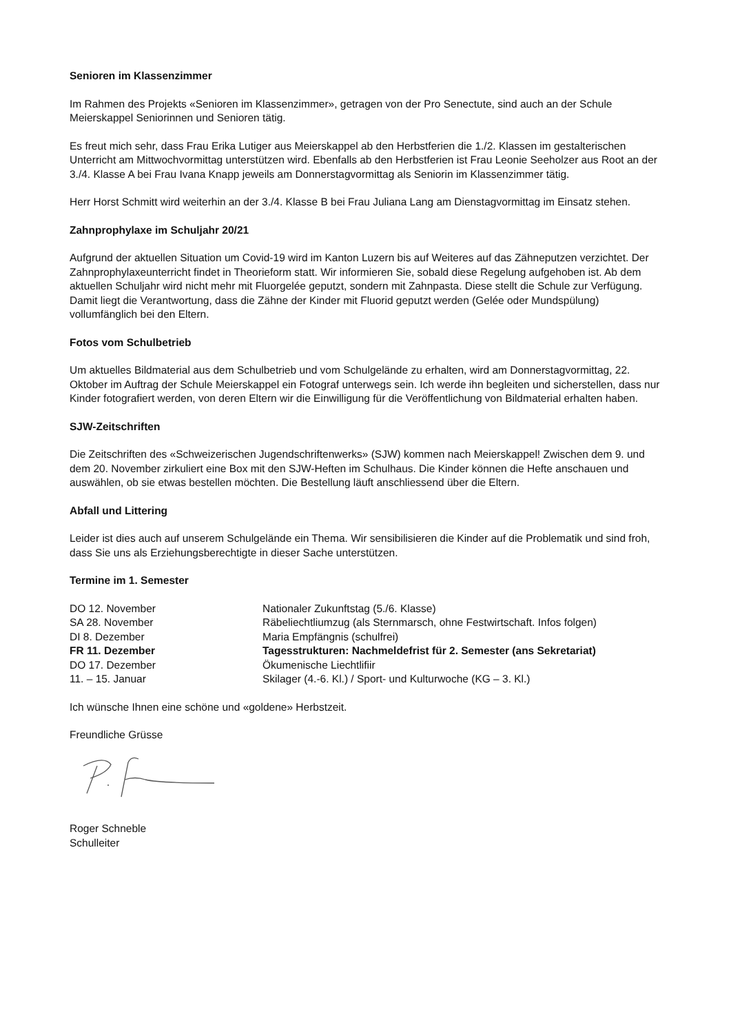Senioren im Klassenzimmer
Im Rahmen des Projekts «Senioren im Klassenzimmer», getragen von der Pro Senectute, sind auch an der Schule Meierskappel Seniorinnen und Senioren tätig.
Es freut mich sehr, dass Frau Erika Lutiger aus Meierskappel ab den Herbstferien die 1./2. Klassen im gestalterischen Unterricht am Mittwochvormittag unterstützen wird. Ebenfalls ab den Herbstferien ist Frau Leonie Seeholzer aus Root an der 3./4. Klasse A bei Frau Ivana Knapp jeweils am Donnerstagvormittag als Seniorin im Klassenzimmer tätig.
Herr Horst Schmitt wird weiterhin an der 3./4. Klasse B bei Frau Juliana Lang am Dienstagvormittag im Einsatz stehen.
Zahnprophylaxe im Schuljahr 20/21
Aufgrund der aktuellen Situation um Covid-19 wird im Kanton Luzern bis auf Weiteres auf das Zähneputzen verzichtet. Der Zahnprophylaxeunterricht findet in Theorieform statt. Wir informieren Sie, sobald diese Regelung aufgehoben ist. Ab dem aktuellen Schuljahr wird nicht mehr mit Fluorgelée geputzt, sondern mit Zahnpasta. Diese stellt die Schule zur Verfügung. Damit liegt die Verantwortung, dass die Zähne der Kinder mit Fluorid geputzt werden (Gelée oder Mundspülung) vollumfänglich bei den Eltern.
Fotos vom Schulbetrieb
Um aktuelles Bildmaterial aus dem Schulbetrieb und vom Schulgelände zu erhalten, wird am Donnerstagvormittag, 22. Oktober im Auftrag der Schule Meierskappel ein Fotograf unterwegs sein. Ich werde ihn begleiten und sicherstellen, dass nur Kinder fotografiert werden, von deren Eltern wir die Einwilligung für die Veröffentlichung von Bildmaterial erhalten haben.
SJW-Zeitschriften
Die Zeitschriften des «Schweizerischen Jugendschriftenwerks» (SJW) kommen nach Meierskappel! Zwischen dem 9. und dem 20. November zirkuliert eine Box mit den SJW-Heften im Schulhaus. Die Kinder können die Hefte anschauen und auswählen, ob sie etwas bestellen möchten. Die Bestellung läuft anschliessend über die Eltern.
Abfall und Littering
Leider ist dies auch auf unserem Schulgelände ein Thema. Wir sensibilisieren die Kinder auf die Problematik und sind froh, dass Sie uns als Erziehungsberechtigte in dieser Sache unterstützen.
Termine im 1. Semester
| DO 12. November | Nationaler Zukunftstag (5./6. Klasse) |
| SA 28. November | Räbeliechtliumzug (als Sternmarsch, ohne Festwirtschaft. Infos folgen) |
| DI 8. Dezember | Maria Empfängnis (schulfrei) |
| FR 11. Dezember | Tagesstrukturen: Nachmeldefrist für 2. Semester (ans Sekretariat) |
| DO 17. Dezember | Ökumenische Liechtlifiir |
| 11. – 15. Januar | Skilager (4.-6. Kl.) / Sport- und Kulturwoche (KG – 3. Kl.) |
Ich wünsche Ihnen eine schöne und «goldene» Herbstzeit.
Freundliche Grüsse
Roger Schneble
Schulleiter